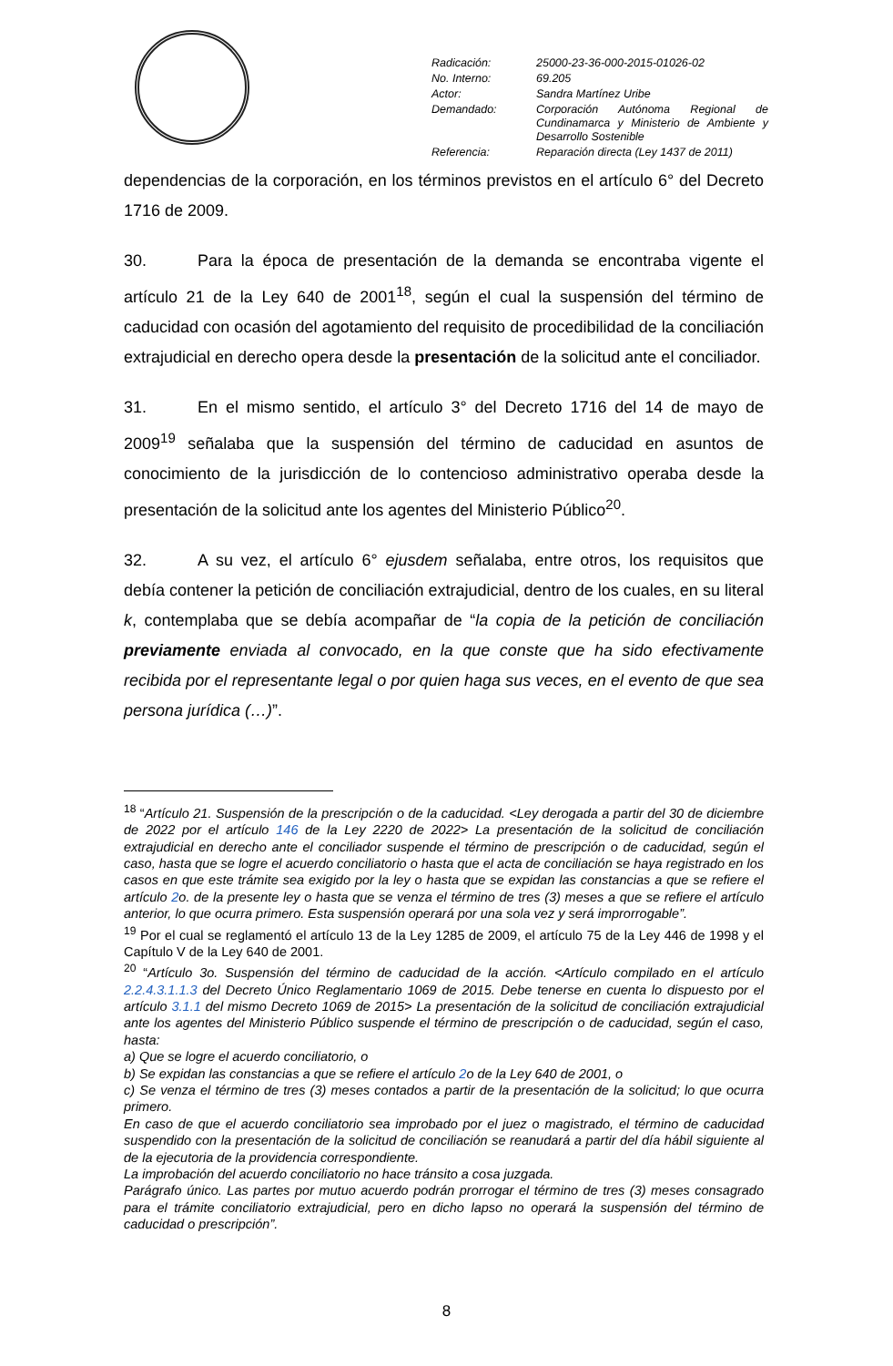| Radicación: | 25000-23-36-000-2015-01026-02 |
| No. Interno: | 69.205 |
| Actor: | Sandra Martínez Uribe |
| Demandado: | Corporación Autónoma Regional de Cundinamarca y Ministerio de Ambiente y Desarrollo Sostenible |
| Referencia: | Reparación directa (Ley 1437 de 2011) |
dependencias de la corporación, en los términos previstos en el artículo 6° del Decreto 1716 de 2009.
30. Para la época de presentación de la demanda se encontraba vigente el artículo 21 de la Ley 640 de 2001<sup>18</sup>, según el cual la suspensión del término de caducidad con ocasión del agotamiento del requisito de procedibilidad de la conciliación extrajudicial en derecho opera desde la presentación de la solicitud ante el conciliador.
31. En el mismo sentido, el artículo 3° del Decreto 1716 del 14 de mayo de 2009<sup>19</sup> señalaba que la suspensión del término de caducidad en asuntos de conocimiento de la jurisdicción de lo contencioso administrativo operaba desde la presentación de la solicitud ante los agentes del Ministerio Público<sup>20</sup>.
32. A su vez, el artículo 6° ejusdem señalaba, entre otros, los requisitos que debía contener la petición de conciliación extrajudicial, dentro de los cuales, en su literal k, contemplaba que se debía acompañar de “la copia de la petición de conciliación previamente enviada al convocado, en la que conste que ha sido efectivamente recibida por el representante legal o por quien haga sus veces, en el evento de que sea persona jurídica (…)”.
<sup>18</sup> “Artículo 21. Suspensión de la prescripción o de la caducidad. <Ley derogada a partir del 30 de diciembre de 2022 por el artículo 146 de la Ley 2220 de 2022> La presentación de la solicitud de conciliación extrajudicial en derecho ante el conciliador suspende el término de prescripción o de caducidad, según el caso, hasta que se logre el acuerdo conciliatorio o hasta que el acta de conciliación se haya registrado en los casos en que este trámite sea exigido por la ley o hasta que se expidan las constancias a que se refiere el artículo 2o. de la presente ley o hasta que se venza el término de tres (3) meses a que se refiere el artículo anterior, lo que ocurra primero. Esta suspensión operará por una sola vez y será improrrogable”.
<sup>19</sup> Por el cual se reglamentó el artículo 13 de la Ley 1285 de 2009, el artículo 75 de la Ley 446 de 1998 y el Capítulo V de la Ley 640 de 2001.
<sup>20</sup> “Artículo 3o. Suspensión del término de caducidad de la acción. <Artículo compilado en el artículo 2.2.4.3.1.1.3 del Decreto Único Reglamentario 1069 de 2015. Debe tenerse en cuenta lo dispuesto por el artículo 3.1.1 del mismo Decreto 1069 de 2015> La presentación de la solicitud de conciliación extrajudicial ante los agentes del Ministerio Público suspende el término de prescripción o de caducidad, según el caso, hasta:
a) Que se logre el acuerdo conciliatorio, o
b) Se expidan las constancias a que se refiere el artículo 2o de la Ley 640 de 2001, o
c) Se venza el término de tres (3) meses contados a partir de la presentación de la solicitud; lo que ocurra primero.
En caso de que el acuerdo conciliatorio sea improbado por el juez o magistrado, el término de caducidad suspendido con la presentación de la solicitud de conciliación se reanudará a partir del día hábil siguiente al de la ejecutoria de la providencia correspondiente.
La improbación del acuerdo conciliatorio no hace tránsito a cosa juzgada.
Parágrafo único. Las partes por mutuo acuerdo podrán prorrogar el término de tres (3) meses consagrado para el trámite conciliatorio extrajudicial, pero en dicho lapso no operará la suspensión del término de caducidad o prescripción”.
8